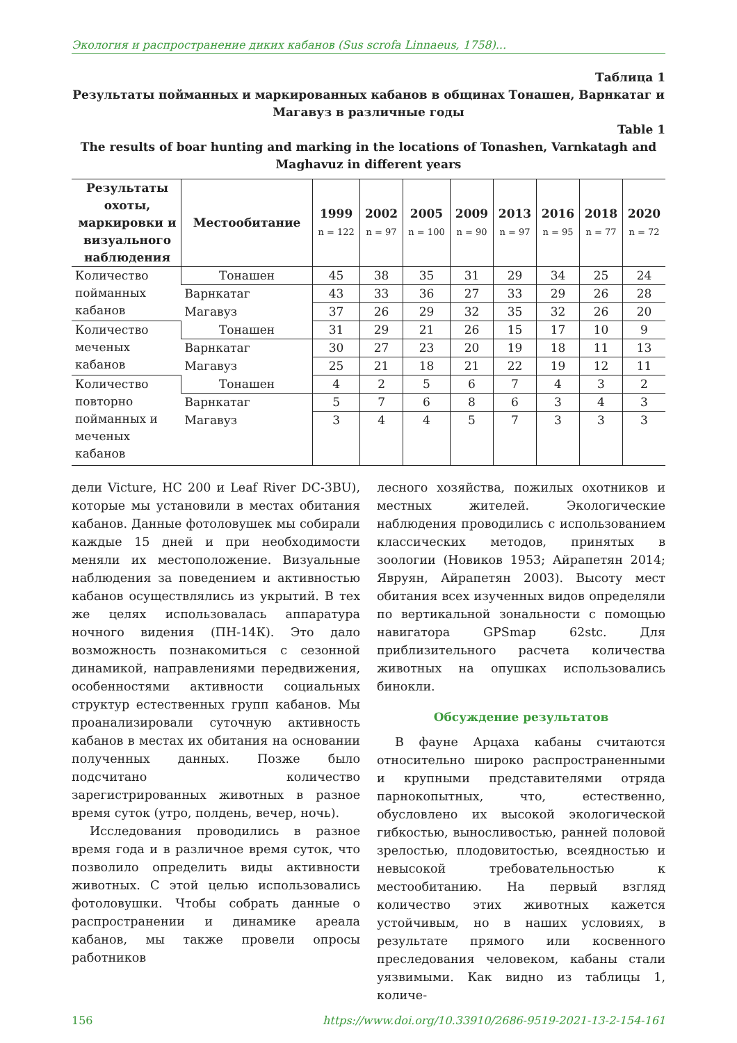Экология и распространение диких кабанов (Sus scrofa Linnaeus, 1758)...
Таблица 1
Результаты пойманных и маркированных кабанов в общинах Тонашен, Варнкатаг и Магавуз в различные годы
Table 1
The results of boar hunting and marking in the locations of Tonashen, Varnkatagh and Maghavuz in different years
| Результаты охоты, маркировки и визуального наблюдения | Местообитание | 1999 n = 122 | 2002 n = 97 | 2005 n = 100 | 2009 n = 90 | 2013 n = 97 | 2016 n = 95 | 2018 n = 77 | 2020 n = 72 |
| --- | --- | --- | --- | --- | --- | --- | --- | --- | --- |
| Количество пойманных кабанов | Тонашен | 45 | 38 | 35 | 31 | 29 | 34 | 25 | 24 |
| | Варнкатаг | 43 | 33 | 36 | 27 | 33 | 29 | 26 | 28 |
| | Магавуз | 37 | 26 | 29 | 32 | 35 | 32 | 26 | 20 |
| Количество меченых кабанов | Тонашен | 31 | 29 | 21 | 26 | 15 | 17 | 10 | 9 |
| | Варнкатаг | 30 | 27 | 23 | 20 | 19 | 18 | 11 | 13 |
| | Магавуз | 25 | 21 | 18 | 21 | 22 | 19 | 12 | 11 |
| Количество повторно пойманных и меченых кабанов | Тонашен | 4 | 2 | 5 | 6 | 7 | 4 | 3 | 2 |
| | Варнкатаг | 5 | 7 | 6 | 8 | 6 | 3 | 4 | 3 |
| | Магавуз | 3 | 4 | 4 | 5 | 7 | 3 | 3 | 3 |
дели Victure, HC 200 и Leaf River DC-3BU), которые мы установили в местах обитания кабанов. Данные фотоловушек мы собирали каждые 15 дней и при необходимости меняли их местоположение. Визуальные наблюдения за поведением и активностью кабанов осуществлялись из укрытий. В тех же целях использовалась аппаратура ночного видения (ПН-14К). Это дало возможность познакомиться с сезонной динамикой, направлениями передвижения, особенностями активности социальных структур естественных групп кабанов. Мы проанализировали суточную активность кабанов в местах их обитания на основании полученных данных. Позже было подсчитано количество зарегистрированных животных в разное время суток (утро, полдень, вечер, ночь).
Исследования проводились в разное время года и в различное время суток, что позволило определить виды активности животных. С этой целью использовались фотоловушки. Чтобы собрать данные о распространении и динамике ареала кабанов, мы также провели опросы работников
лесного хозяйства, пожилых охотников и местных жителей. Экологические наблюдения проводились с использованием классических методов, принятых в зоологии (Новиков 1953; Айрапетян 2014; Явруян, Айрапетян 2003). Высоту мест обитания всех изученных видов определяли по вертикальной зональности с помощью навигатора GPSmap 62stc. Для приблизительного расчета количества животных на опушках использовались бинокли.
Обсуждение результатов
В фауне Арцаха кабаны считаются относительно широко распространенными и крупными представителями отряда парнокопытных, что, естественно, обусловлено их высокой экологической гибкостью, выносливостью, ранней половой зрелостью, плодовитостью, всеядностью и невысокой требовательностью к местообитанию. На первый взгляд количество этих животных кажется устойчивым, но в наших условиях, в результате прямого или косвенного преследования человеком, кабаны стали уязвимыми. Как видно из таблицы 1, количе-
156 https://www.doi.org/10.33910/2686-9519-2021-13-2-154-161